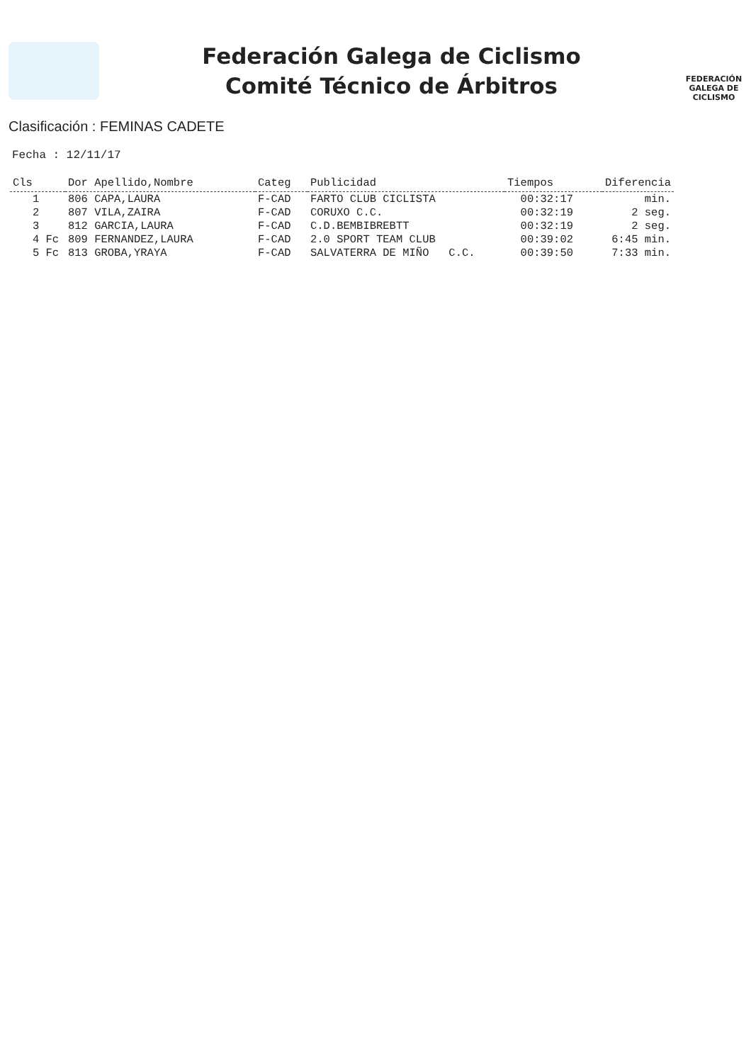Federación Galega de Ciclismo
Comité Técnico de Árbitros
FEDERACIÓN
GALEGA DE
CICLISMO
Clasificación : FEMINAS CADETE
Fecha : 12/11/17
| Cls | Dor Apellido,Nombre | Categ | Publicidad | Tiempos | Diferencia |
| --- | --- | --- | --- | --- | --- |
| 1 | 806 CAPA,LAURA | F-CAD | FARTO CLUB CICLISTA | 00:32:17 | min. |
| 2 | 807 VILA,ZAIRA | F-CAD | CORUXO C.C. | 00:32:19 | 2 seg. |
| 3 | 812 GARCIA,LAURA | F-CAD | C.D.BEMBIBREBTT | 00:32:19 | 2 seg. |
| 4 Fc | 809 FERNANDEZ,LAURA | F-CAD | 2.0 SPORT TEAM CLUB | 00:39:02 | 6:45 min. |
| 5 Fc | 813 GROBA,YRAYA | F-CAD | SALVATERRA DE MIÑO C.C. | 00:39:50 | 7:33 min. |